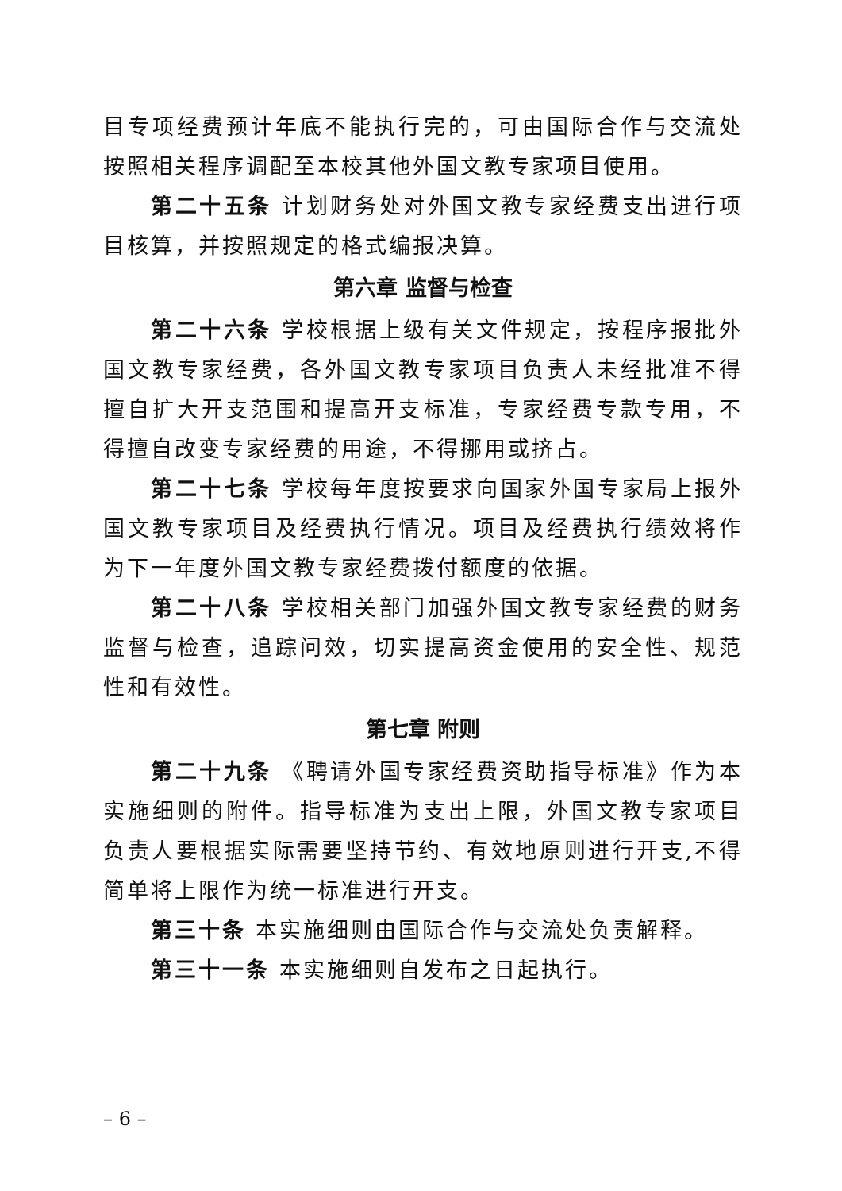目专项经费预计年底不能执行完的，可由国际合作与交流处按照相关程序调配至本校其他外国文教专家项目使用。
第二十五条 计划财务处对外国文教专家经费支出进行项目核算，并按照规定的格式编报决算。
第六章 监督与检查
第二十六条 学校根据上级有关文件规定，按程序报批外国文教专家经费，各外国文教专家项目负责人未经批准不得擅自扩大开支范围和提高开支标准，专家经费专款专用，不得擅自改变专家经费的用途，不得挪用或挤占。
第二十七条 学校每年度按要求向国家外国专家局上报外国文教专家项目及经费执行情况。项目及经费执行绩效将作为下一年度外国文教专家经费拨付额度的依据。
第二十八条 学校相关部门加强外国文教专家经费的财务监督与检查，追踪问效，切实提高资金使用的安全性、规范性和有效性。
第七章 附则
第二十九条 《聘请外国专家经费资助指导标准》作为本实施细则的附件。指导标准为支出上限，外国文教专家项目负责人要根据实际需要坚持节约、有效地原则进行开支,不得简单将上限作为统一标准进行开支。
第三十条 本实施细则由国际合作与交流处负责解释。
第三十一条 本实施细则自发布之日起执行。
– 6 –